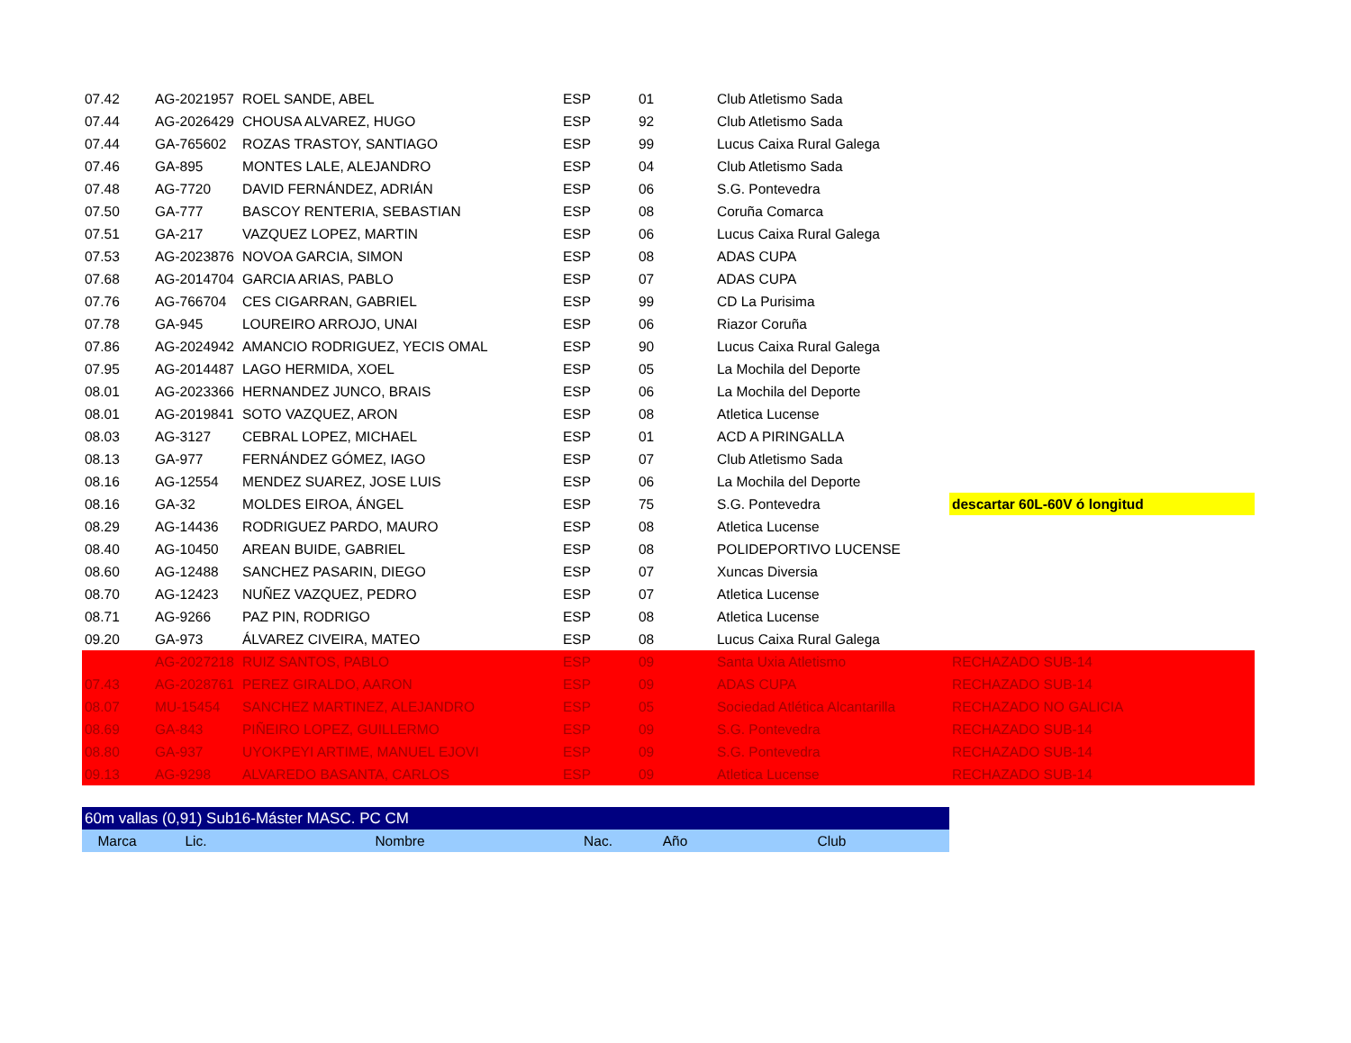| 07.42 | AG-2021957 | ROEL SANDE, ABEL | ESP | 01 | Club Atletismo Sada | |
| 07.44 | AG-2026429 | CHOUSA ALVAREZ, HUGO | ESP | 92 | Club Atletismo Sada | |
| 07.44 | GA-765602 | ROZAS TRASTOY, SANTIAGO | ESP | 99 | Lucus Caixa Rural Galega | |
| 07.46 | GA-895 | MONTES LALE, ALEJANDRO | ESP | 04 | Club Atletismo Sada | |
| 07.48 | AG-7720 | DAVID FERNÁNDEZ, ADRIÁN | ESP | 06 | S.G. Pontevedra | |
| 07.50 | GA-777 | BASCOY RENTERIA, SEBASTIAN | ESP | 08 | Coruña Comarca | |
| 07.51 | GA-217 | VAZQUEZ LOPEZ, MARTIN | ESP | 06 | Lucus Caixa Rural Galega | |
| 07.53 | AG-2023876 | NOVOA GARCIA, SIMON | ESP | 08 | ADAS CUPA | |
| 07.68 | AG-2014704 | GARCIA ARIAS, PABLO | ESP | 07 | ADAS CUPA | |
| 07.76 | AG-766704 | CES CIGARRAN, GABRIEL | ESP | 99 | CD La Purisima | |
| 07.78 | GA-945 | LOUREIRO ARROJO, UNAI | ESP | 06 | Riazor Coruña | |
| 07.86 | AG-2024942 | AMANCIO RODRIGUEZ, YECIS OMAL | ESP | 90 | Lucus Caixa Rural Galega | |
| 07.95 | AG-2014487 | LAGO HERMIDA, XOEL | ESP | 05 | La Mochila del Deporte | |
| 08.01 | AG-2023366 | HERNANDEZ JUNCO, BRAIS | ESP | 06 | La Mochila del Deporte | |
| 08.01 | AG-2019841 | SOTO VAZQUEZ, ARON | ESP | 08 | Atletica Lucense | |
| 08.03 | AG-3127 | CEBRAL LOPEZ, MICHAEL | ESP | 01 | ACD A PIRINGALLA | |
| 08.13 | GA-977 | FERNÁNDEZ GÓMEZ, IAGO | ESP | 07 | Club Atletismo Sada | |
| 08.16 | AG-12554 | MENDEZ SUAREZ, JOSE LUIS | ESP | 06 | La Mochila del Deporte | |
| 08.16 | GA-32 | MOLDES EIROA, ÁNGEL | ESP | 75 | S.G. Pontevedra | descartar 60L-60V ó longitud |
| 08.29 | AG-14436 | RODRIGUEZ PARDO, MAURO | ESP | 08 | Atletica Lucense | |
| 08.40 | AG-10450 | AREAN BUIDE, GABRIEL | ESP | 08 | POLIDEPORTIVO LUCENSE | |
| 08.60 | AG-12488 | SANCHEZ PASARIN, DIEGO | ESP | 07 | Xuncas Diversia | |
| 08.70 | AG-12423 | NUÑEZ VAZQUEZ, PEDRO | ESP | 07 | Atletica Lucense | |
| 08.71 | AG-9266 | PAZ PIN, RODRIGO | ESP | 08 | Atletica Lucense | |
| 09.20 | GA-973 | ÁLVAREZ CIVEIRA, MATEO | ESP | 08 | Lucus Caixa Rural Galega | |
| | AG-2027218 | RUIZ SANTOS, PABLO | ESP | 09 | Santa Uxia Atletismo | RECHAZADO SUB-14 |
| 07.43 | AG-2028761 | PEREZ GIRALDO, AARON | ESP | 09 | ADAS CUPA | RECHAZADO SUB-14 |
| 08.07 | MU-15454 | SANCHEZ MARTINEZ, ALEJANDRO | ESP | 05 | Sociedad Atlética Alcantarilla | RECHAZADO NO GALICIA |
| 08.69 | GA-843 | PIÑEIRO LOPEZ, GUILLERMO | ESP | 09 | S.G. Pontevedra | RECHAZADO SUB-14 |
| 08.80 | GA-937 | UYOKPEYI ARTIME, MANUEL EJOVI | ESP | 09 | S.G. Pontevedra | RECHAZADO SUB-14 |
| 09.13 | AG-9298 | ALVAREDO BASANTA, CARLOS | ESP | 09 | Atletica Lucense | RECHAZADO SUB-14 |
| 60m vallas (0,91) Sub16-Máster MASC. PC CM | | | | | | |
| Marca | Lic. | Nombre | Nac. | Año | Club | |